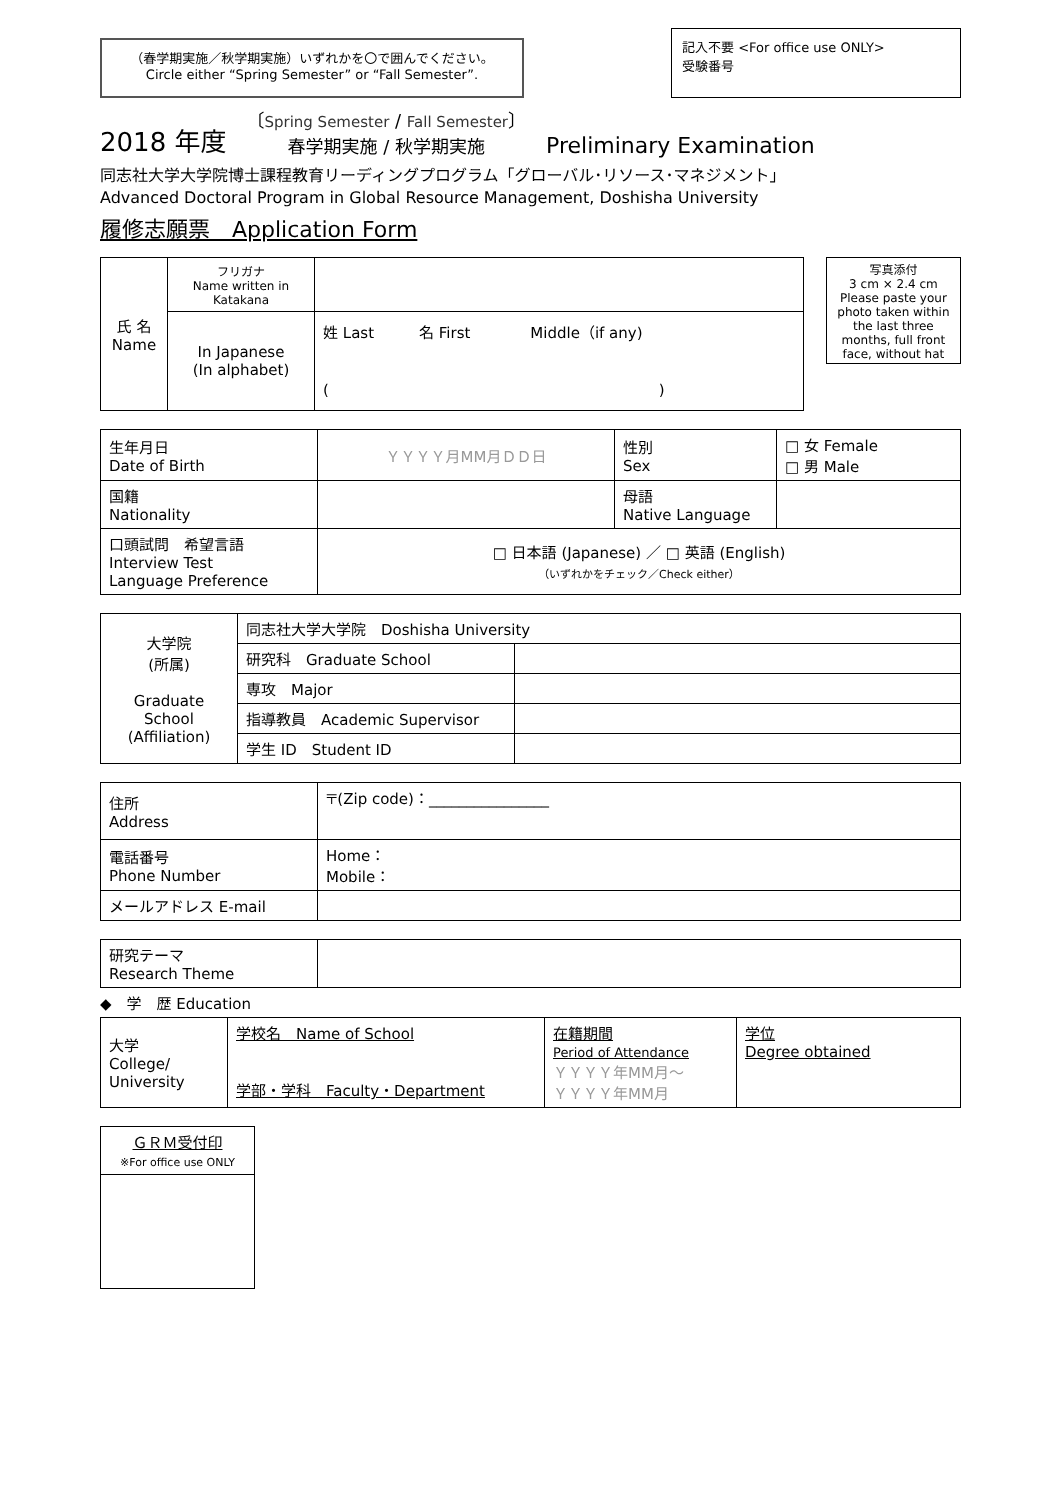（春学期実施／秋学期実施）いずれかを〇で囲んでください。
Circle either “Spring Semester” or “Fall Semester”.
記入不要 <For office use ONLY>
受験番号
2018 年度 〔Spring Semester / Fall Semester〕
春学期実施 / 秋学期実施 Preliminary Examination
同志社大学大学院博士課程教育リーディングプログラム「グローバル･リソース･マネジメント」
Advanced Doctoral Program in Global Resource Management, Doshisha University
履修志願票　Application Form
| 氏 名 Name | フリガナ Name written in Katakana | |
| | In Japanese (In alphabet) | 姓 Last 名 First Middle（if any) ( ) |
写真添付
3 cm × 2.4 cm
Please paste your photo taken within the last three months, full front face, without hat
| 生年月日 Date of Birth | ＹＹＹＹ月MM月ＤＤ日 | 性別 Sex | □ 女 Female □ 男 Male |
| 国籍 Nationality | | 母語 Native Language | |
| 口頭試問 希望言語 Interview Test Language Preference | □ 日本語 (Japanese) ／ □ 英語 (English) （いずれかをチェック／Check either） | | |
| 大学院 (所属) Graduate School (Affiliation) | 同志社大学大学院 Doshisha University | |
| | 研究科 Graduate School | |
| | 専攻 Major | |
| | 指導教員 Academic Supervisor | |
| | 学生 ID Student ID | |
| 住所 Address | 〒(Zip code)：________________ |
| 電話番号 Phone Number | Home： Mobile： |
| メールアドレス E-mail | |
| 研究テーマ Research Theme | |
◆　学　歴 Education
| 大学 College/ University | 学校名 Name of School 学部・学科 Faculty・Department | 在籍期間 Period of Attendance ＹＹＹＹ年MM月～ ＹＹＹＹ年MM月 | 学位 Degree obtained |
| ＧＲＭ受付印 ※For office use ONLY |